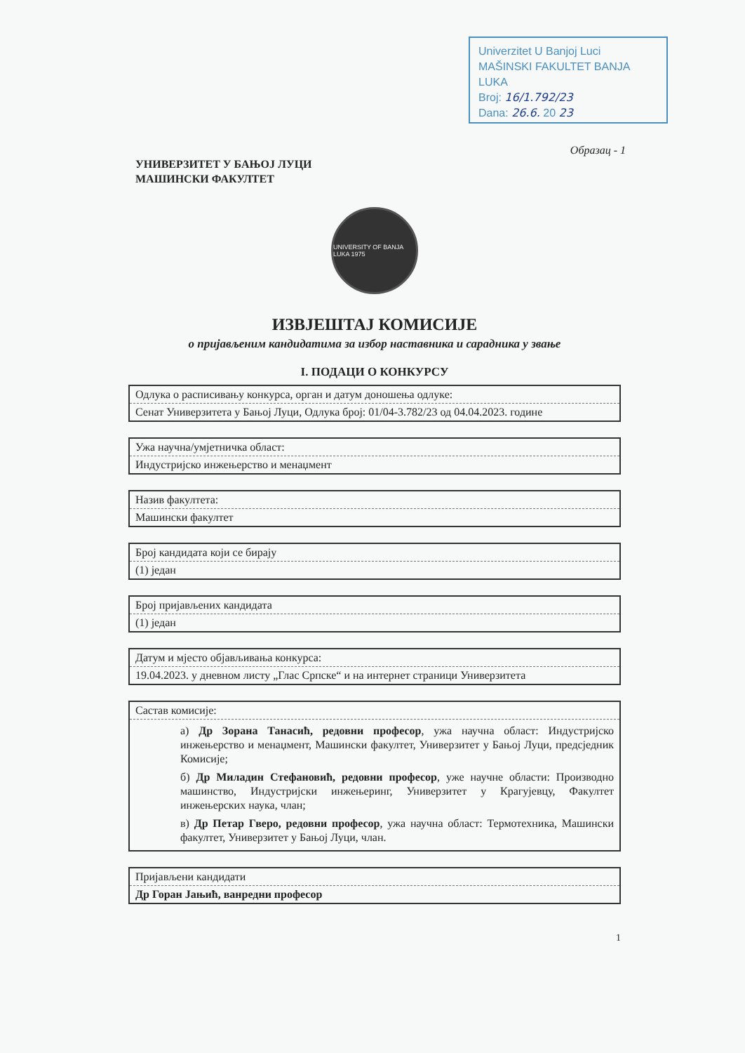Univerzitet U Banjoj Luci
MAŠINSKI FAKULTET BANJA LUKA
Broj: 16/1.792/23
Dana: 26.6. 20 23
Образац - 1
УНИВЕРЗИТЕТ У БАЊОЈ ЛУЦИ
МАШИНСКИ ФАКУЛТЕТ
UNIVERSITY OF BANJA LUKA 1975
ИЗВЈЕШТАЈ КОМИСИЈЕ
о пријављеним кандидатима за избор наставника и сарадника у звање
I. ПОДАЦИ О КОНКУРСУ
| Одлука о расписивању конкурса, орган и датум доношења одлуке: |
| Сенат Универзитета у Бањој Луци, Одлука број: 01/04-3.782/23 од 04.04.2023. године |
| Ужа научна/умјетничка област: |
| Индустријско инжењерство и менаџмент |
| Назив факултета: |
| Машински факултет |
| Број кандидата који се бирају |
| (1) један |
| Број пријављених кандидата |
| (1) један |
| Датум и мјесто објављивања конкурса: |
| 19.04.2023. у дневном листу „Глас Српске“ и на интернет страници Универзитета |
| Састав комисије: |
| а) Др Зорана Танасић, редовни професор , ужа научна област: Индустријско инжењерство и менаџмент, Машински факултет, Универзитет у Бањој Луци, предсједник Комисије; б) Др Миладин Стефановић, редовни професор , уже научне области: Производно машинство, Индустријски инжењеринг, Универзитет у Крагујевцу, Факултет инжењерских наука, члан; в) Др Петар Гверо, редовни професор , ужа научна област: Термотехника, Машински факултет, Универзитет у Бањој Луци, члан. |
| Пријављени кандидати |
| Др Горан Јањић, ванредни професор |
1